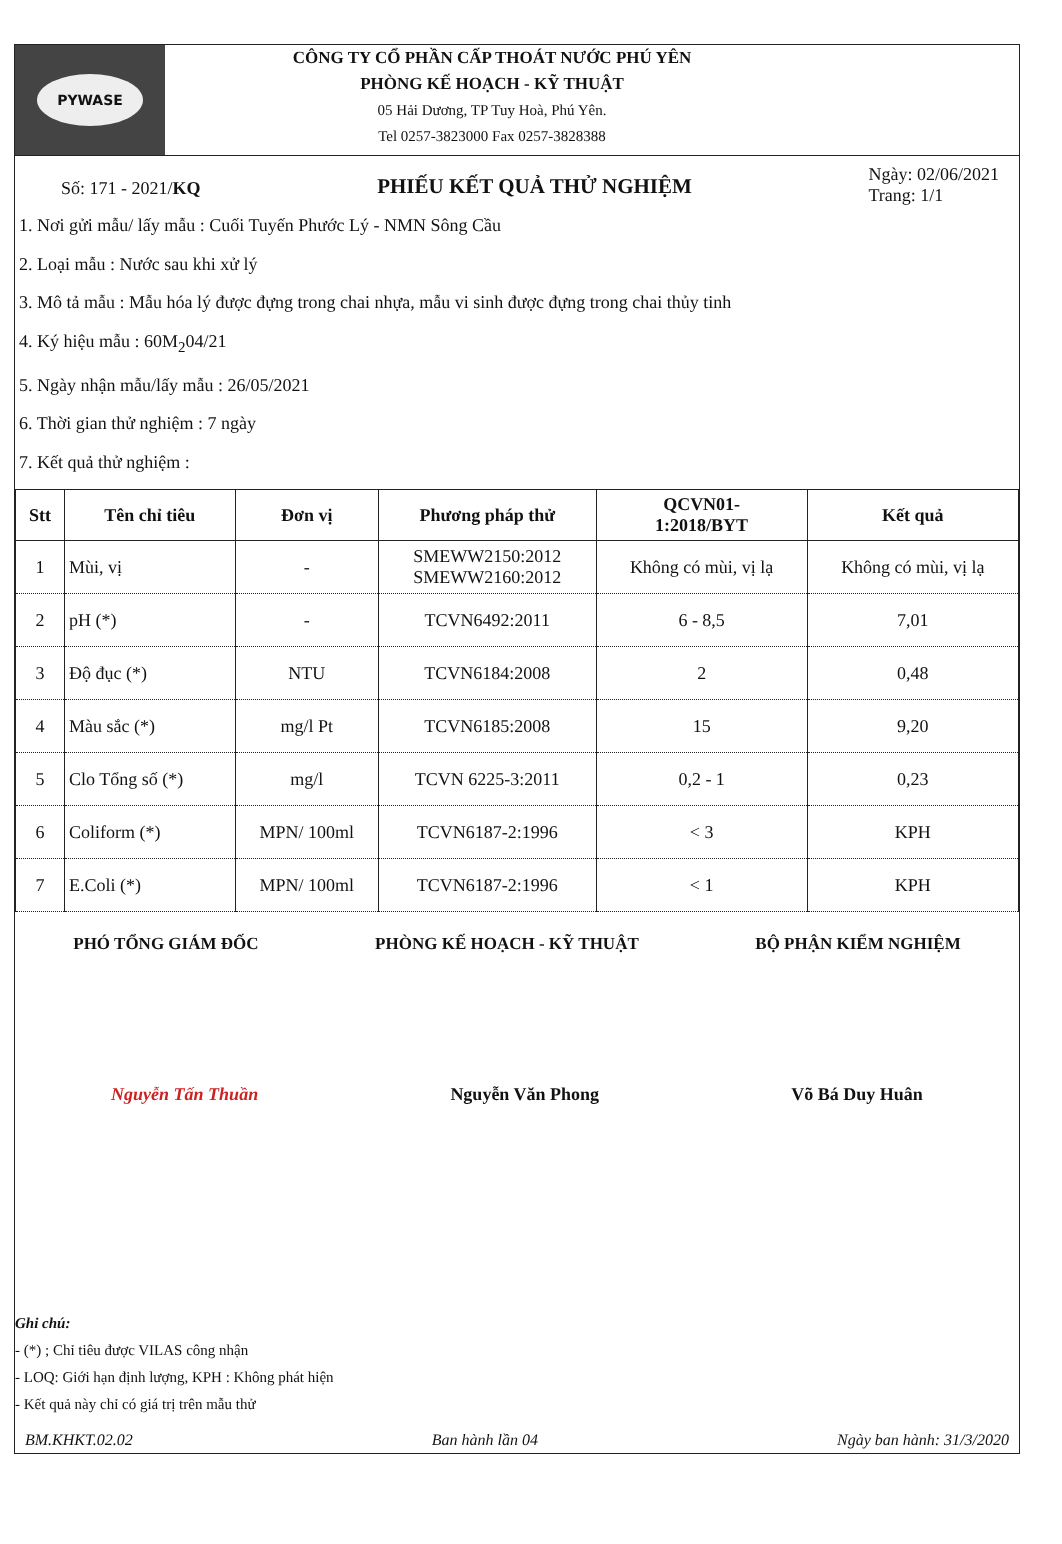PYWASE
CÔNG TY CỔ PHẦN CẤP THOÁT NƯỚC PHÚ YÊN
PHÒNG KẾ HOẠCH - KỸ THUẬT
05 Hải Dương, TP Tuy Hoà, Phú Yên.
Tel 0257-3823000 Fax 0257-3828388
Số: 171 - 2021/KQ
PHIẾU KẾT QUẢ THỬ NGHIỆM
Ngày: 02/06/2021
Trang: 1/1
1. Nơi gửi mẫu/ lấy mẫu : Cuối Tuyến Phước Lý - NMN Sông Cầu
2. Loại mẫu : Nước sau khi xử lý
3. Mô tả mẫu : Mẫu hóa lý được đựng trong chai nhựa, mẫu vi sinh được đựng trong chai thủy tinh
4. Ký hiệu mẫu : 60M<sub>2</sub>04/21
5. Ngày nhận mẫu/lấy mẫu : 26/05/2021
6. Thời gian thử nghiệm : 7 ngày
7. Kết quả thử nghiệm :
| Stt | Tên chỉ tiêu | Đơn vị | Phương pháp thử | QCVN01- 1:2018/BYT | Kết quả |
| --- | --- | --- | --- | --- | --- |
| 1 | Mùi, vị | - | SMEWW2150:2012 SMEWW2160:2012 | Không có mùi, vị lạ | Không có mùi, vị lạ |
| 2 | pH (*) | - | TCVN6492:2011 | 6 - 8,5 | 7,01 |
| 3 | Độ đục (*) | NTU | TCVN6184:2008 | 2 | 0,48 |
| 4 | Màu sắc (*) | mg/l Pt | TCVN6185:2008 | 15 | 9,20 |
| 5 | Clo Tổng số (*) | mg/l | TCVN 6225-3:2011 | 0,2 - 1 | 0,23 |
| 6 | Coliform (*) | MPN/ 100ml | TCVN6187-2:1996 | < 3 | KPH |
| 7 | E.Coli (*) | MPN/ 100ml | TCVN6187-2:1996 | < 1 | KPH |
PHÓ TỔNG GIÁM ĐỐC PHÒNG KẾ HOẠCH - KỸ THUẬT BỘ PHẬN KIỂM NGHIỆM
Nguyễn Tấn Thuần Nguyễn Văn Phong Võ Bá Duy Huân
Ghi chú:
- (*) ; Chỉ tiêu được VILAS công nhận
- LOQ: Giới hạn định lượng, KPH : Không phát hiện
- Kết quả này chỉ có giá trị trên mẫu thử
BM.KHKT.02.02 Ban hành lần 04 Ngày ban hành: 31/3/2020